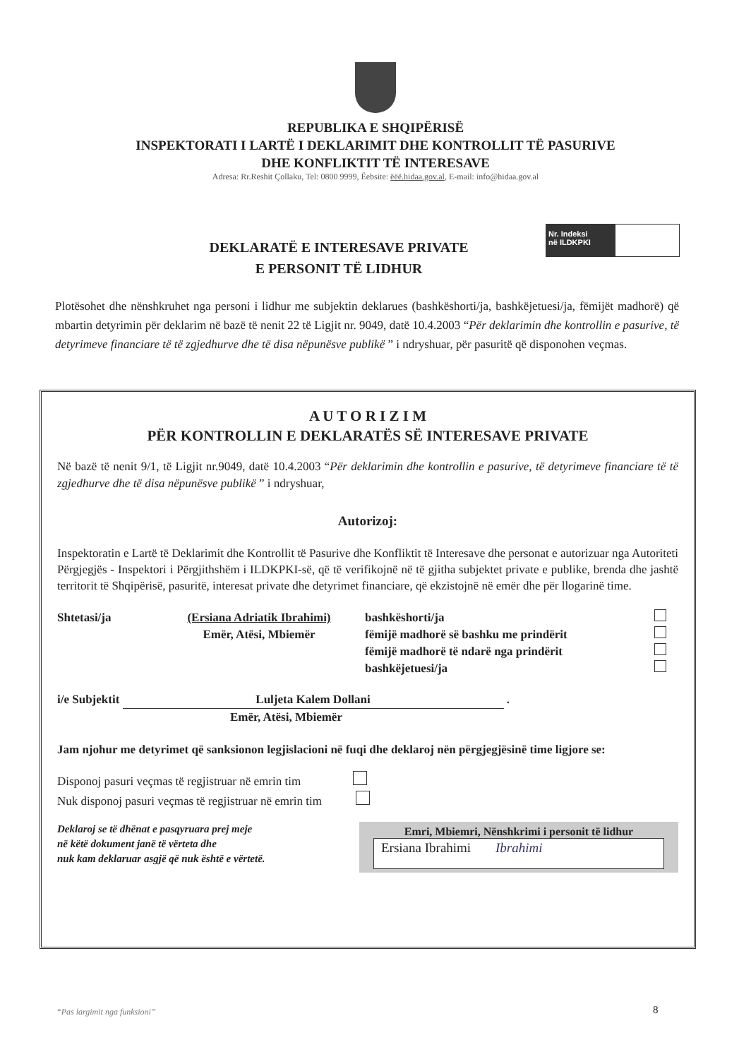REPUBLIKA E SHQIPËRISË
INSPEKTORATI I LARTË I DEKLARIMIT DHE KONTROLLIT TË PASURIVE
DHE KONFLIKTIT TË INTERESAVE
Adresa: Rr.Reshit Çollaku, Tel: 0800 9999, Ëebsite: ëëë.hidaa.gov.al, E-mail: info@hidaa.gov.al
Nr. Indeksi
në ILDKPKI
DEKLARATË E INTERESAVE PRIVATE
E PERSONIT TË LIDHUR
Plotësohet dhe nënshkruhet nga personi i lidhur me subjektin deklarues (bashkëshorti/ja, bashkëjetuesi/ja, fëmijët madhorë) që mbartin detyrimin për deklarim në bazë të nenit 22 të Ligjit nr. 9049, datë 10.4.2003 “Për deklarimin dhe kontrollin e pasurive, të detyrimeve financiare të të zgjedhurve dhe të disa nëpunësve publikë ” i ndryshuar, për pasuritë që disponohen veçmas.
A U T O R I Z I M
PËR KONTROLLIN E DEKLARATËS SË INTERESAVE PRIVATE
Në bazë të nenit 9/1, të Ligjit nr.9049, datë 10.4.2003 “Për deklarimin dhe kontrollin e pasurive, të detyrimeve financiare të të zgjedhurve dhe të disa nëpunësve publikë ” i ndryshuar,
Autorizoj:
Inspektoratin e Lartë të Deklarimit dhe Kontrollit të Pasurive dhe Konfliktit të Interesave dhe personat e autorizuar nga Autoriteti Përgjegjës - Inspektori i Përgjithshëm i ILDKPKI-së, që të verifikojnë në të gjitha subjektet private e publike, brenda dhe jashtë territorit të Shqipërisë, pasuritë, interesat private dhe detyrimet financiare, që ekzistojnë në emër dhe për llogarinë time.
Shtetasi/ja (Ersiana Adriatik Ibrahimi)
Emër, Atësi, Mbiemër
bashkëshorti/ja
fëmijë madhorë së bashku me prindërit
fëmijë madhorë të ndarë nga prindërit
bashkëjetuesi/ja
i/e Subjektit Luljeta Kalem Dollani .
Emër, Atësi, Mbiemër
Jam njohur me detyrimet që sanksionon legjislacioni në fuqi dhe deklaroj nën përgjegjësinë time ligjore se:
Disponoj pasuri veçmas të regjistruar në emrin tim
Nuk disponoj pasuri veçmas të regjistruar në emrin tim
Deklaroj se të dhënat e pasqyruara prej meje
në këtë dokument janë të vërteta dhe
nuk kam deklaruar asgjë që nuk është e vërtetë.
Emri, Mbiemri, Nënshkrimi i personit të lidhur
Ersiana Ibrahimi Ibrahimi
“Pas largimit nga funksioni” 8